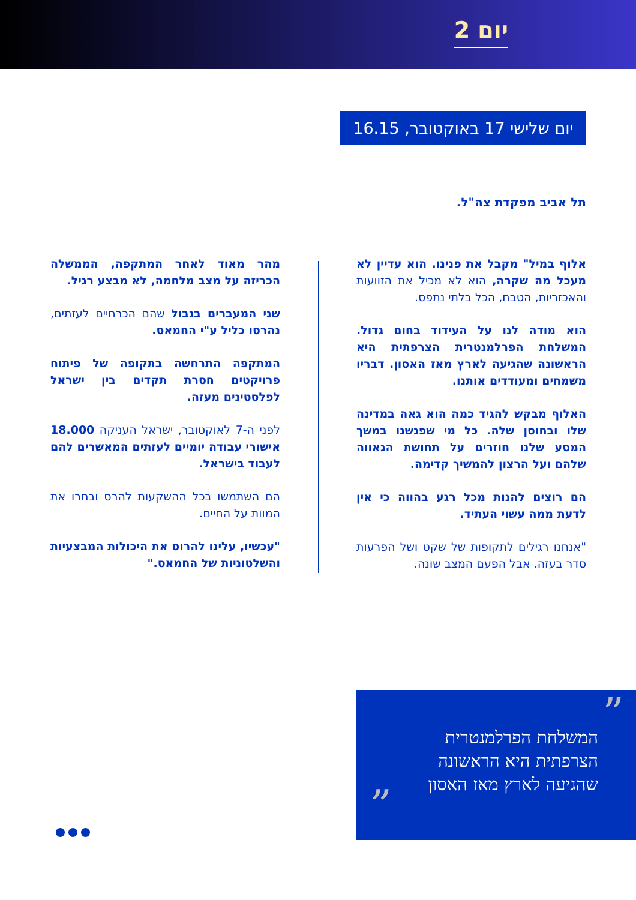יום 2
יום שלישי 17 באוקטובר, 16.15
תל אביב מפקדת צה"ל.
אלוף במיל" מקבל את פנינו. הוא עדיין לא מעכל מה שקרה, הוא לא מכיל את הזוועות והאכזריות, הטבח, הכל בלתי נתפס.
הוא מודה לנו על העידוד בחום גדול. המשלחת הפרלמנטרית הצרפתית היא הראשונה שהגיעה לארץ מאז האסון. דבריו משמחים ומעודדים אותנו.
האלוף מבקש להגיד כמה הוא גאה במדינה שלו ובחוסן שלה. כל מי שפגשנו במשך המסע שלנו חוזרים על תחושת הגאווה שלהם ועל הרצון להמשיך קדימה.
הם רוצים להנות מכל רגע בהווה כי אין לדעת ממה עשוי העתיד.
"אנחנו רגילים לתקופות של שקט ושל הפרעות סדר בעזה. אבל הפעם המצב שונה.
מהר מאוד לאחר המתקפה, הממשלה הכריזה על מצב מלחמה, לא מבצע רגיל.
שני המעברים בגבול שהם הכרחיים לעזתים, נהרסו כליל ע"י החמאס.
המתקפה התרחשה בתקופה של פיתוח פרויקטים חסרת תקדים בין ישראל לפלסטינים מעזה.
לפני ה-7 לאוקטובר, ישראל העניקה 18.000 אישורי עבודה יומיים לעזתים המאשרים להם לעבוד בישראל.
הם השתמשו בכל ההשקעות להרס ובחרו את המוות על החיים.
"עכשיו, עלינו להרוס את היכולות המבצעיות והשלטוניות של החמאס."
”
„
המשלחת הפרלמנטרית
הצרפתית היא הראשונה
שהגיעה לארץ מאז האסון